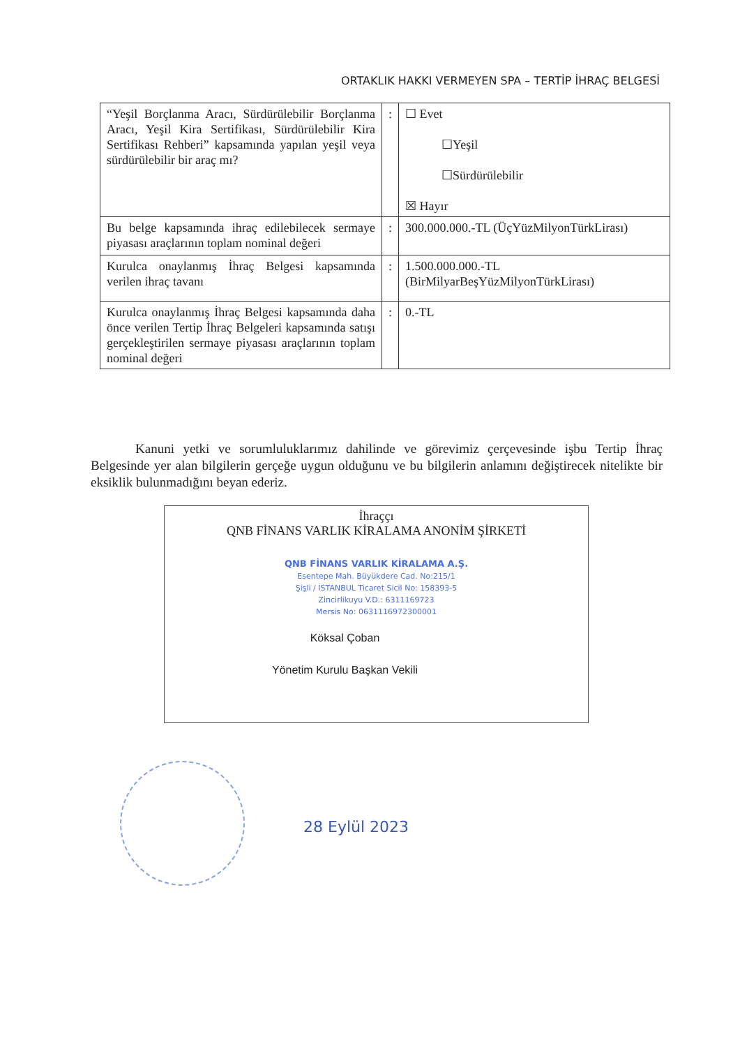ORTAKLIK HAKKI VERMEYEN SPA – TERTİP İHRAÇ BELGESİ
| “Yeşil Borçlanma Aracı, Sürdürülebilir Borçlanma Aracı, Yeşil Kira Sertifikası, Sürdürülebilir Kira Sertifikası Rehberi” kapsamında yapılan yeşil veya sürdürülebilir bir araç mı? | : | ☐ Evet ☐Yeşil ☐Sürdürülebilir ☒ Hayır |
| Bu belge kapsamında ihraç edilebilecek sermaye piyasası araçlarının toplam nominal değeri | : | 300.000.000.-TL (ÜçYüzMilyonTürkLirası) |
| Kurulca onaylanmış İhraç Belgesi kapsamında verilen ihraç tavanı | : | 1.500.000.000.-TL (BirMilyarBeşYüzMilyonTürkLirası) |
| Kurulca onaylanmış İhraç Belgesi kapsamında daha önce verilen Tertip İhraç Belgeleri kapsamında satışı gerçekleştirilen sermaye piyasası araçlarının toplam nominal değeri | : | 0.-TL |
Kanuni yetki ve sorumluluklarımız dahilinde ve görevimiz çerçevesinde işbu Tertip İhraç Belgesinde yer alan bilgilerin gerçeğe uygun olduğunu ve bu bilgilerin anlamını değiştirecek nitelikte bir eksiklik bulunmadığını beyan ederiz.
İhraççı
QNB FİNANS VARLIK KİRALAMA ANONİM ŞİRKETİ
QNB FİNANS VARLIK KİRALAMA A.Ş.
Esentepe Mah. Büyükdere Cad. No:215/1
Şişli / İSTANBUL Ticaret Sicil No: 158393-5
Zincirlikuyu V.D.: 6311169723
Mersis No: 0631116972300001
Köksal Çoban
Yönetim Kurulu Başkan Vekili
28 Eylül 2023